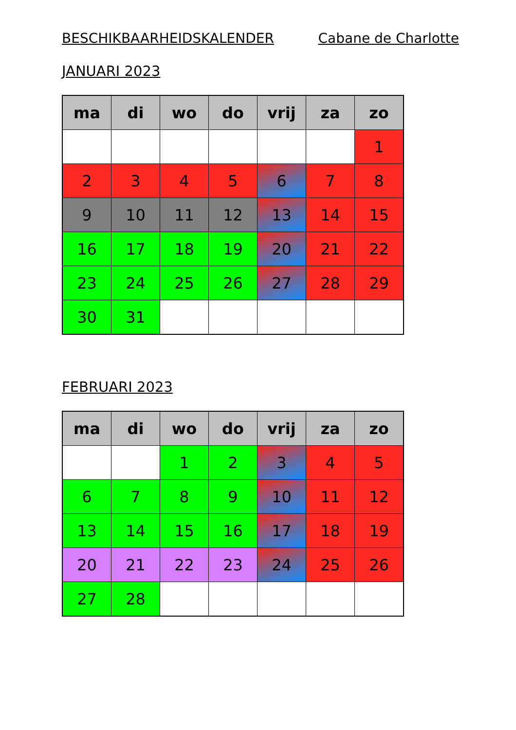BESCHIKBAARHEIDSKALENDER Cabane de Charlotte
JANUARI 2023
| ma | di | wo | do | vrij | za | zo |
| --- | --- | --- | --- | --- | --- | --- |
| | | | | | | 1 |
| 2 | 3 | 4 | 5 | 6 | 7 | 8 |
| 9 | 10 | 11 | 12 | 13 | 14 | 15 |
| 16 | 17 | 18 | 19 | 20 | 21 | 22 |
| 23 | 24 | 25 | 26 | 27 | 28 | 29 |
| 30 | 31 | | | | | |
FEBRUARI 2023
| ma | di | wo | do | vrij | za | zo |
| --- | --- | --- | --- | --- | --- | --- |
| | | 1 | 2 | 3 | 4 | 5 |
| 6 | 7 | 8 | 9 | 10 | 11 | 12 |
| 13 | 14 | 15 | 16 | 17 | 18 | 19 |
| 20 | 21 | 22 | 23 | 24 | 25 | 26 |
| 27 | 28 | | | | | |